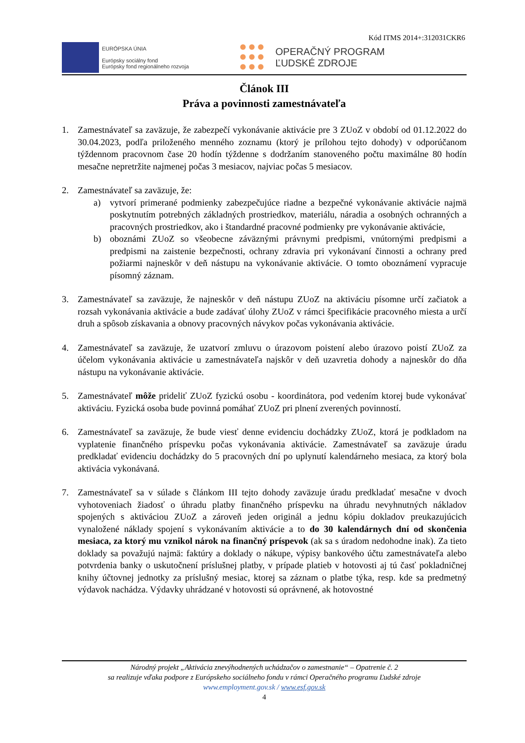Kód ITMS 2014+:312031CKR6
EURÓPSKA ÚNIA
Európsky sociálny fond
Európsky fond regionálneho rozvoja
OPERAČNÝ PROGRAM
ĽUDSKÉ ZDROJE
Článok III
Práva a povinnosti zamestnávateľa
1. Zamestnávateľ sa zaväzuje, že zabezpečí vykonávanie aktivácie pre 3 ZUoZ v období od 01.12.2022 do 30.04.2023, podľa priloženého menného zoznamu (ktorý je prílohou tejto dohody) v odporúčanom týždennom pracovnom čase 20 hodín týždenne s dodržaním stanoveného počtu maximálne 80 hodín mesačne nepretržite najmenej počas 3 mesiacov, najviac počas 5 mesiacov.
2. Zamestnávateľ sa zaväzuje, že:
a) vytvorí primerané podmienky zabezpečujúce riadne a bezpečné vykonávanie aktivácie najmä poskytnutím potrebných základných prostriedkov, materiálu, náradia a osobných ochranných a pracovných prostriedkov, ako i štandardné pracovné podmienky pre vykonávanie aktivácie,
b) oboznámi ZUoZ so všeobecne záväznými právnymi predpismi, vnútornými predpismi a predpismi na zaistenie bezpečnosti, ochrany zdravia pri vykonávaní činnosti a ochrany pred požiarmi najneskôr v deň nástupu na vykonávanie aktivácie. O tomto oboznámení vypracuje písomný záznam.
3. Zamestnávateľ sa zaväzuje, že najneskôr v deň nástupu ZUoZ na aktiváciu písomne určí začiatok a rozsah vykonávania aktivácie a bude zadávať úlohy ZUoZ v rámci špecifikácie pracovného miesta a určí druh a spôsob získavania a obnovy pracovných návykov počas vykonávania aktivácie.
4. Zamestnávateľ sa zaväzuje, že uzatvorí zmluvu o úrazovom poistení alebo úrazovo poistí ZUoZ za účelom vykonávania aktivácie u zamestnávateľa najskôr v deň uzavretia dohody a najneskôr do dňa nástupu na vykonávanie aktivácie.
5. Zamestnávateľ môže prideliť ZUoZ fyzickú osobu - koordinátora, pod vedením ktorej bude vykonávať aktiváciu. Fyzická osoba bude povinná pomáhať ZUoZ pri plnení zverených povinností.
6. Zamestnávateľ sa zaväzuje, že bude viesť denne evidenciu dochádzky ZUoZ, ktorá je podkladom na vyplatenie finančného príspevku počas vykonávania aktivácie. Zamestnávateľ sa zaväzuje úradu predkladať evidenciu dochádzky do 5 pracovných dní po uplynutí kalendárneho mesiaca, za ktorý bola aktivácia vykonávaná.
7. Zamestnávateľ sa v súlade s článkom III tejto dohody zaväzuje úradu predkladať mesačne v dvoch vyhotoveniach žiadosť o úhradu platby finančného príspevku na úhradu nevyhnutných nákladov spojených s aktiváciou ZUoZ a zároveň jeden originál a jednu kópiu dokladov preukazujúcich vynaložené náklady spojení s vykonávaním aktivácie a to do 30 kalendárnych dní od skončenia mesiaca, za ktorý mu vznikol nárok na finančný príspevok (ak sa s úradom nedohodne inak). Za tieto doklady sa považujú najmä: faktúry a doklady o nákupe, výpisy bankového účtu zamestnávateľa alebo potvrdenia banky o uskutočnení príslušnej platby, v prípade platieb v hotovosti aj tú časť pokladničnej knihy účtovnej jednotky za príslušný mesiac, ktorej sa záznam o platbe týka, resp. kde sa predmetný výdavok nachádza. Výdavky uhrádzané v hotovosti sú oprávnené, ak hotovostné
Národný projekt „Aktivácia znevýhodnených uchádzačov o zamestnanie“ – Opatrenie č. 2
sa realizuje vďaka podpore z Európskeho sociálneho fondu v rámci Operačného programu Ľudské zdroje
www.employment.gov.sk / www.esf.gov.sk
4